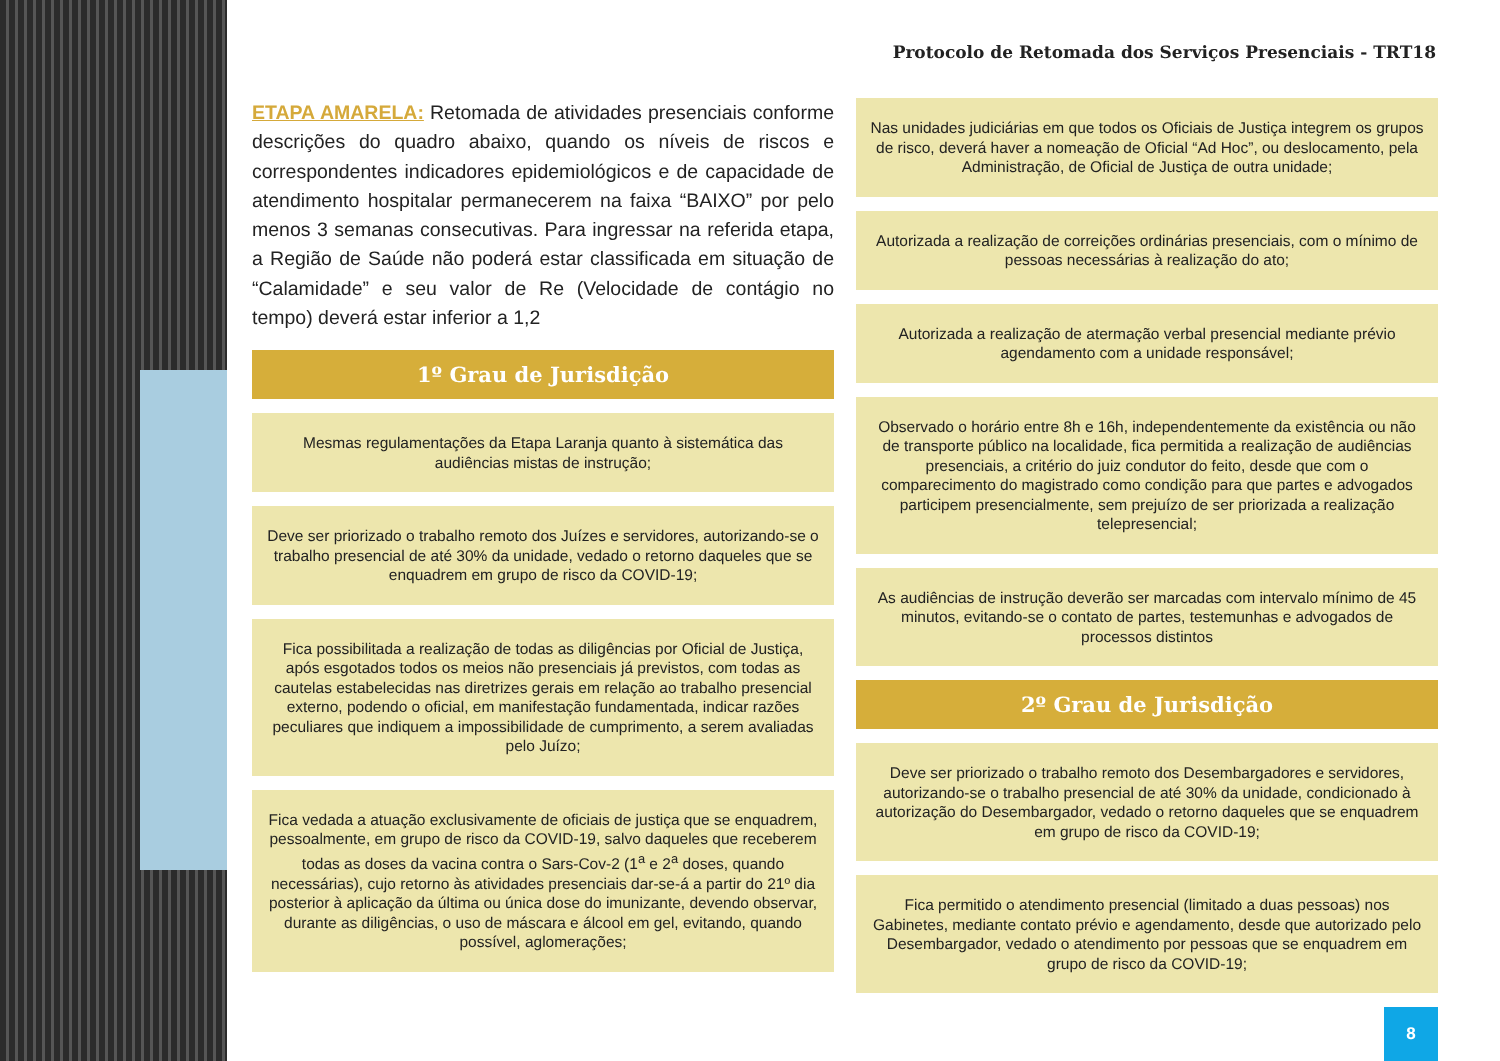Protocolo de Retomada dos Serviços Presenciais - TRT18
ETAPA AMARELA: Retomada de atividades presenciais conforme descrições do quadro abaixo, quando os níveis de riscos e correspondentes indicadores epidemiológicos e de capacidade de atendimento hospitalar permanecerem na faixa “BAIXO” por pelo menos 3 semanas consecutivas. Para ingressar na referida etapa, a Região de Saúde não poderá estar classificada em situação de “Calamidade” e seu valor de Re (Velocidade de contágio no tempo) deverá estar inferior a 1,2
1º Grau de Jurisdição
Mesmas regulamentações da Etapa Laranja quanto à sistemática das audiências mistas de instrução;
Deve ser priorizado o trabalho remoto dos Juízes e servidores, autorizando-se o trabalho presencial de até 30% da unidade, vedado o retorno daqueles que se enquadrem em grupo de risco da COVID-19;
Fica possibilitada a realização de todas as diligências por Oficial de Justiça, após esgotados todos os meios não presenciais já previstos, com todas as cautelas estabelecidas nas diretrizes gerais em relação ao trabalho presencial externo, podendo o oficial, em manifestação fundamentada, indicar razões peculiares que indiquem a impossibilidade de cumprimento, a serem avaliadas pelo Juízo;
Fica vedada a atuação exclusivamente de oficiais de justiça que se enquadrem, pessoalmente, em grupo de risco da COVID-19, salvo daqueles que receberem todas as doses da vacina contra o Sars-Cov-2 (1<sup>a</sup> e 2<sup>a</sup> doses, quando necessárias), cujo retorno às atividades presenciais dar-se-á a partir do 21º dia posterior à aplicação da última ou única dose do imunizante, devendo observar, durante as diligências, o uso de máscara e álcool em gel, evitando, quando possível, aglomerações;
Nas unidades judiciárias em que todos os Oficiais de Justiça integrem os grupos de risco, deverá haver a nomeação de Oficial “Ad Hoc”, ou deslocamento, pela Administração, de Oficial de Justiça de outra unidade;
Autorizada a realização de correições ordinárias presenciais, com o mínimo de pessoas necessárias à realização do ato;
Autorizada a realização de atermação verbal presencial mediante prévio agendamento com a unidade responsável;
Observado o horário entre 8h e 16h, independentemente da existência ou não de transporte público na localidade, fica permitida a realização de audiências presenciais, a critério do juiz condutor do feito, desde que com o comparecimento do magistrado como condição para que partes e advogados participem presencialmente, sem prejuízo de ser priorizada a realização telepresencial;
As audiências de instrução deverão ser marcadas com intervalo mínimo de 45 minutos, evitando-se o contato de partes, testemunhas e advogados de processos distintos
2º Grau de Jurisdição
Deve ser priorizado o trabalho remoto dos Desembargadores e servidores, autorizando-se o trabalho presencial de até 30% da unidade, condicionado à autorização do Desembargador, vedado o retorno daqueles que se enquadrem em grupo de risco da COVID-19;
Fica permitido o atendimento presencial (limitado a duas pessoas) nos Gabinetes, mediante contato prévio e agendamento, desde que autorizado pelo Desembargador, vedado o atendimento por pessoas que se enquadrem em grupo de risco da COVID-19;
8